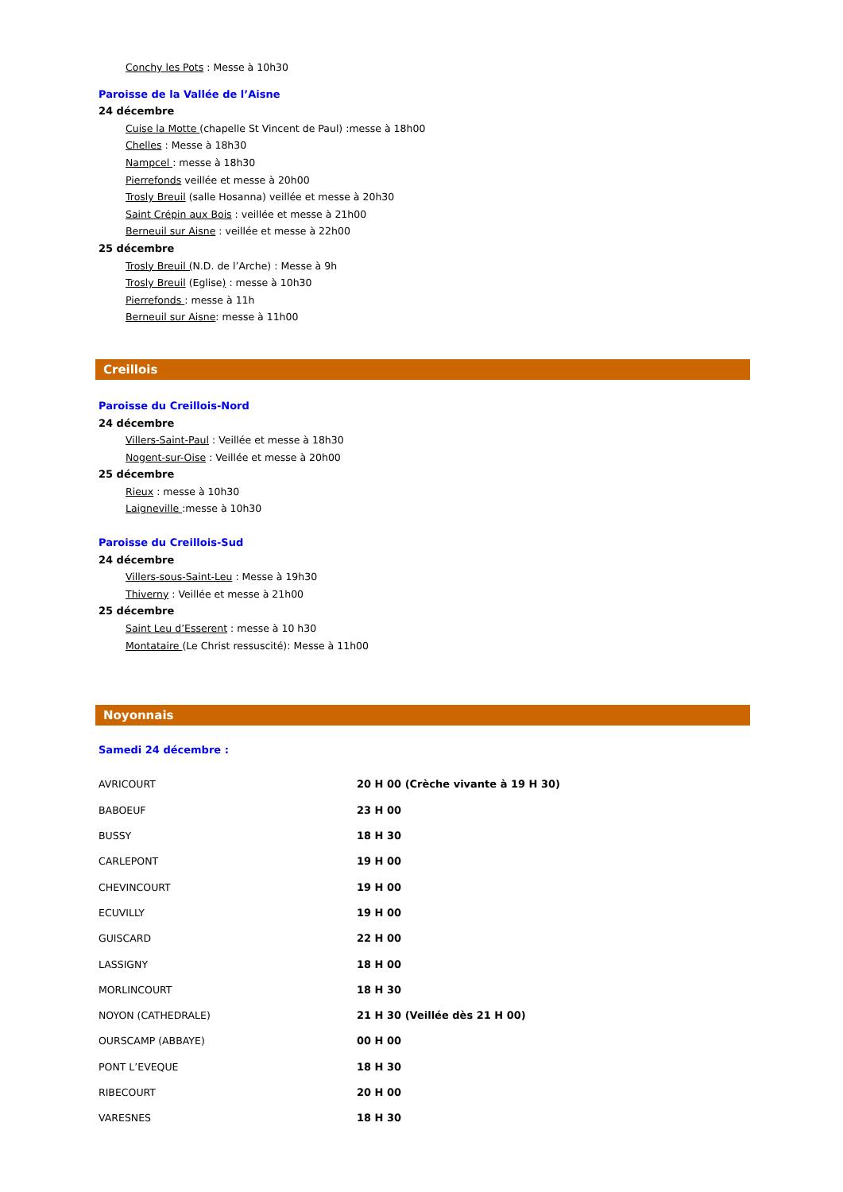Conchy les Pots : Messe à 10h30
Paroisse de la Vallée de l’Aisne
24 décembre
Cuise la Motte (chapelle St Vincent de Paul) :messe à 18h00
Chelles : Messe à 18h30
Nampcel : messe à 18h30
Pierrefonds veillée et messe à 20h00
Trosly Breuil (salle Hosanna) veillée et messe à 20h30
Saint Crépin aux Bois : veillée et messe à 21h00
Berneuil sur Aisne : veillée et messe à 22h00
25 décembre
Trosly Breuil (N.D. de l’Arche) : Messe à 9h
Trosly Breuil (Eglise) : messe à 10h30
Pierrefonds : messe à 11h
Berneuil sur Aisne: messe à 11h00
Creillois
Paroisse du Creillois-Nord
24 décembre
Villers-Saint-Paul : Veillée et messe à 18h30
Nogent-sur-Oise : Veillée et messe à 20h00
25 décembre
Rieux : messe à 10h30
Laigneville :messe à 10h30
Paroisse du Creillois-Sud
24 décembre
Villers-sous-Saint-Leu : Messe à 19h30
Thiverny : Veillée et messe à 21h00
25 décembre
Saint Leu d’Esserent : messe à 10 h30
Montataire (Le Christ ressuscité): Messe à 11h00
Noyonnais
Samedi 24 décembre :
| AVRICOURT | 20 H 00 (Crèche vivante à 19 H 30) |
| BABOEUF | 23 H 00 |
| BUSSY | 18 H 30 |
| CARLEPONT | 19 H 00 |
| CHEVINCOURT | 19 H 00 |
| ECUVILLY | 19 H 00 |
| GUISCARD | 22 H 00 |
| LASSIGNY | 18 H 00 |
| MORLINCOURT | 18 H 30 |
| NOYON (CATHEDRALE) | 21 H 30 (Veillée dès 21 H 00) |
| OURSCAMP (ABBAYE) | 00 H 00 |
| PONT L’EVEQUE | 18 H 30 |
| RIBECOURT | 20 H 00 |
| VARESNES | 18 H 30 |